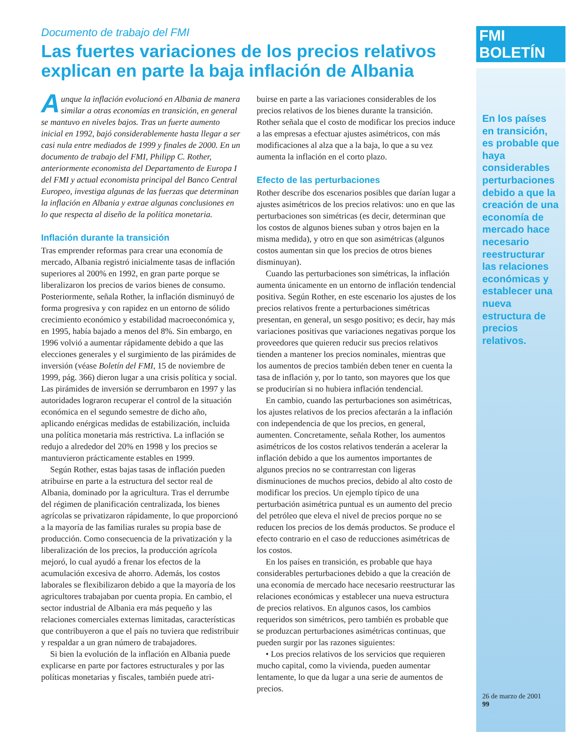Documento de trabajo del FMI
Las fuertes variaciones de los precios relativos explican en parte la baja inflación de Albania
Aunque la inflación evolucionó en Albania de manera similar a otras economías en transición, en general se mantuvo en niveles bajos. Tras un fuerte aumento inicial en 1992, bajó considerablemente hasta llegar a ser casi nula entre mediados de 1999 y finales de 2000. En un documento de trabajo del FMI, Philipp C. Rother, anteriormente economista del Departamento de Europa I del FMI y actual economista principal del Banco Central Europeo, investiga algunas de las fuerzas que determinan la inflación en Albania y extrae algunas conclusiones en lo que respecta al diseño de la política monetaria.
Inflación durante la transición
Tras emprender reformas para crear una economía de mercado, Albania registró inicialmente tasas de inflación superiores al 200% en 1992, en gran parte porque se liberalizaron los precios de varios bienes de consumo. Posteriormente, señala Rother, la inflación disminuyó de forma progresiva y con rapidez en un entorno de sólido crecimiento económico y estabilidad macroeconómica y, en 1995, había bajado a menos del 8%. Sin embargo, en 1996 volvió a aumentar rápidamente debido a que las elecciones generales y el surgimiento de las pirámides de inversión (véase Boletín del FMI, 15 de noviembre de 1999, pág. 366) dieron lugar a una crisis política y social. Las pirámides de inversión se derrumbaron en 1997 y las autoridades lograron recuperar el control de la situación económica en el segundo semestre de dicho año, aplicando enérgicas medidas de estabilización, incluida una política monetaria más restrictiva. La inflación se redujo a alrededor del 20% en 1998 y los precios se mantuvieron prácticamente estables en 1999.
Según Rother, estas bajas tasas de inflación pueden atribuirse en parte a la estructura del sector real de Albania, dominado por la agricultura. Tras el derrumbe del régimen de planificación centralizada, los bienes agrícolas se privatizaron rápidamente, lo que proporcionó a la mayoría de las familias rurales su propia base de producción. Como consecuencia de la privatización y la liberalización de los precios, la producción agrícola mejoró, lo cual ayudó a frenar los efectos de la acumulación excesiva de ahorro. Además, los costos laborales se flexibilizaron debido a que la mayoría de los agricultores trabajaban por cuenta propia. En cambio, el sector industrial de Albania era más pequeño y las relaciones comerciales externas limitadas, características que contribuyeron a que el país no tuviera que redistribuir y respaldar a un gran número de trabajadores.
Si bien la evolución de la inflación en Albania puede explicarse en parte por factores estructurales y por las políticas monetarias y fiscales, también puede atri-
buirse en parte a las variaciones considerables de los precios relativos de los bienes durante la transición. Rother señala que el costo de modificar los precios induce a las empresas a efectuar ajustes asimétricos, con más modificaciones al alza que a la baja, lo que a su vez aumenta la inflación en el corto plazo.
Efecto de las perturbaciones
Rother describe dos escenarios posibles que darían lugar a ajustes asimétricos de los precios relativos: uno en que las perturbaciones son simétricas (es decir, determinan que los costos de algunos bienes suban y otros bajen en la misma medida), y otro en que son asimétricas (algunos costos aumentan sin que los precios de otros bienes disminuyan).
Cuando las perturbaciones son simétricas, la inflación aumenta únicamente en un entorno de inflación tendencial positiva. Según Rother, en este escenario los ajustes de los precios relativos frente a perturbaciones simétricas presentan, en general, un sesgo positivo; es decir, hay más variaciones positivas que variaciones negativas porque los proveedores que quieren reducir sus precios relativos tienden a mantener los precios nominales, mientras que los aumentos de precios también deben tener en cuenta la tasa de inflación y, por lo tanto, son mayores que los que se producirían si no hubiera inflación tendencial.
En cambio, cuando las perturbaciones son asimétricas, los ajustes relativos de los precios afectarán a la inflación con independencia de que los precios, en general, aumenten. Concretamente, señala Rother, los aumentos asimétricos de los costos relativos tenderán a acelerar la inflación debido a que los aumentos importantes de algunos precios no se contrarrestan con ligeras disminuciones de muchos precios, debido al alto costo de modificar los precios. Un ejemplo típico de una perturbación asimétrica puntual es un aumento del precio del petróleo que eleva el nivel de precios porque no se reducen los precios de los demás productos. Se produce el efecto contrario en el caso de reducciones asimétricas de los costos.
En los países en transición, es probable que haya considerables perturbaciones debido a que la creación de una economía de mercado hace necesario reestructurar las relaciones económicas y establecer una nueva estructura de precios relativos. En algunos casos, los cambios requeridos son simétricos, pero también es probable que se produzcan perturbaciones asimétricas continuas, que pueden surgir por las razones siguientes:
• Los precios relativos de los servicios que requieren mucho capital, como la vivienda, pueden aumentar lentamente, lo que da lugar a una serie de aumentos de precios.
FMI BOLETÍN
En los países en transición, es probable que haya considerables perturbaciones debido a que la creación de una economía de mercado hace necesario reestructurar las relaciones económicas y establecer una nueva estructura de precios relativos.
26 de marzo de 2001
99